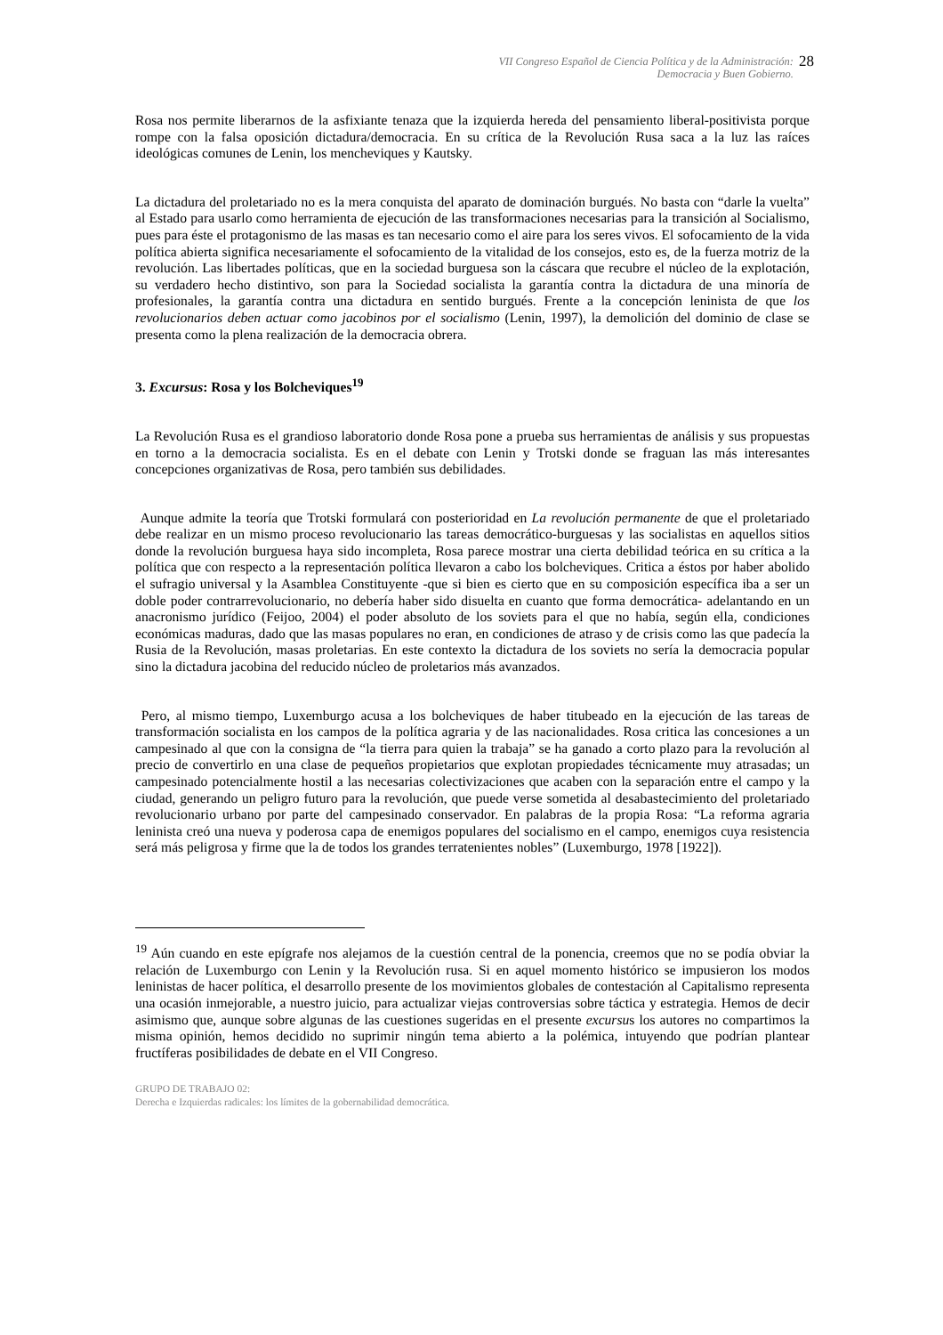VII Congreso Español de Ciencia Política y de la Administración:
Democracia y Buen Gobierno.
28
Rosa nos permite liberarnos de la asfixiante tenaza que la izquierda hereda del pensamiento liberal-positivista porque rompe con la falsa oposición dictadura/democracia. En su crítica de la Revolución Rusa saca a la luz las raíces ideológicas comunes de Lenin, los mencheviques y Kautsky.
La dictadura del proletariado no es la mera conquista del aparato de dominación burgués. No basta con “darle la vuelta” al Estado para usarlo como herramienta de ejecución de las transformaciones necesarias para la transición al Socialismo, pues para éste el protagonismo de las masas es tan necesario como el aire para los seres vivos. El sofocamiento de la vida política abierta significa necesariamente el sofocamiento de la vitalidad de los consejos, esto es, de la fuerza motriz de la revolución. Las libertades políticas, que en la sociedad burguesa son la cáscara que recubre el núcleo de la explotación, su verdadero hecho distintivo, son para la Sociedad socialista la garantía contra la dictadura de una minoría de profesionales, la garantía contra una dictadura en sentido burgués. Frente a la concepción leninista de que los revolucionarios deben actuar como jacobinos por el socialismo (Lenin, 1997), la demolición del dominio de clase se presenta como la plena realización de la democracia obrera.
3. Excursus: Rosa y los Bolcheviques<sup>19</sup>
La Revolución Rusa es el grandioso laboratorio donde Rosa pone a prueba sus herramientas de análisis y sus propuestas en torno a la democracia socialista. Es en el debate con Lenin y Trotski donde se fraguan las más interesantes concepciones organizativas de Rosa, pero también sus debilidades.
Aunque admite la teoría que Trotski formulará con posterioridad en La revolución permanente de que el proletariado debe realizar en un mismo proceso revolucionario las tareas democrático-burguesas y las socialistas en aquellos sitios donde la revolución burguesa haya sido incompleta, Rosa parece mostrar una cierta debilidad teórica en su crítica a la política que con respecto a la representación política llevaron a cabo los bolcheviques. Critica a éstos por haber abolido el sufragio universal y la Asamblea Constituyente -que si bien es cierto que en su composición específica iba a ser un doble poder contrarrevolucionario, no debería haber sido disuelta en cuanto que forma democrática- adelantando en un anacronismo jurídico (Feijoo, 2004) el poder absoluto de los soviets para el que no había, según ella, condiciones económicas maduras, dado que las masas populares no eran, en condiciones de atraso y de crisis como las que padecía la Rusia de la Revolución, masas proletarias. En este contexto la dictadura de los soviets no sería la democracia popular sino la dictadura jacobina del reducido núcleo de proletarios más avanzados.
Pero, al mismo tiempo, Luxemburgo acusa a los bolcheviques de haber titubeado en la ejecución de las tareas de transformación socialista en los campos de la política agraria y de las nacionalidades. Rosa critica las concesiones a un campesinado al que con la consigna de “la tierra para quien la trabaja” se ha ganado a corto plazo para la revolución al precio de convertirlo en una clase de pequeños propietarios que explotan propiedades técnicamente muy atrasadas; un campesinado potencialmente hostil a las necesarias colectivizaciones que acaben con la separación entre el campo y la ciudad, generando un peligro futuro para la revolución, que puede verse sometida al desabastecimiento del proletariado revolucionario urbano por parte del campesinado conservador. En palabras de la propia Rosa: “La reforma agraria leninista creó una nueva y poderosa capa de enemigos populares del socialismo en el campo, enemigos cuya resistencia será más peligrosa y firme que la de todos los grandes terratenientes nobles” (Luxemburgo, 1978 [1922]).
<sup>19</sup> Aún cuando en este epígrafe nos alejamos de la cuestión central de la ponencia, creemos que no se podía obviar la relación de Luxemburgo con Lenin y la Revolución rusa. Si en aquel momento histórico se impusieron los modos leninistas de hacer política, el desarrollo presente de los movimientos globales de contestación al Capitalismo representa una ocasión inmejorable, a nuestro juicio, para actualizar viejas controversias sobre táctica y estrategia. Hemos de decir asimismo que, aunque sobre algunas de las cuestiones sugeridas en el presente excursus los autores no compartimos la misma opinión, hemos decidido no suprimir ningún tema abierto a la polémica, intuyendo que podrían plantear fructíferas posibilidades de debate en el VII Congreso.
GRUPO DE TRABAJO 02:
Derecha e Izquierdas radicales: los límites de la gobernabilidad democrática.